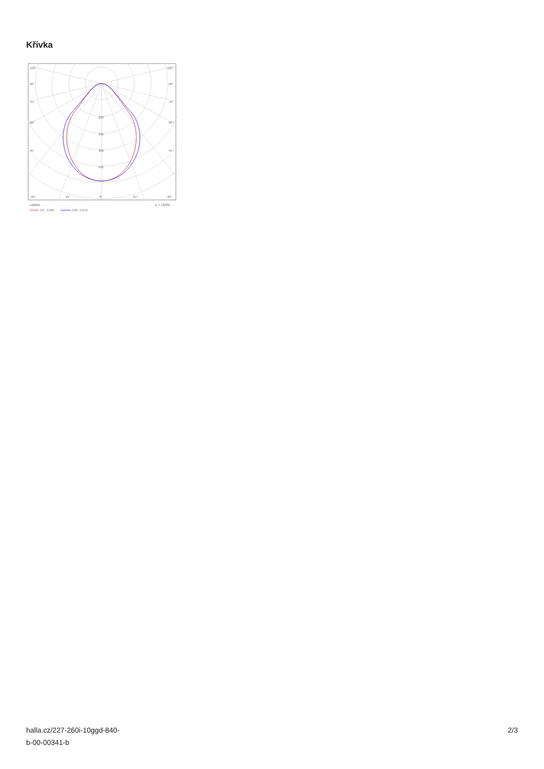Křivka
105°
105°
90°
90°
75°
75°
60°
60°
45°
45°
200
300
400
500
30°
15°
0°
15°
30°
cd/klm
η = 100%
C0 - C180
C90 - C270
halla.cz/227-260i-10ggd-840-
b-00-00341-b
2/3